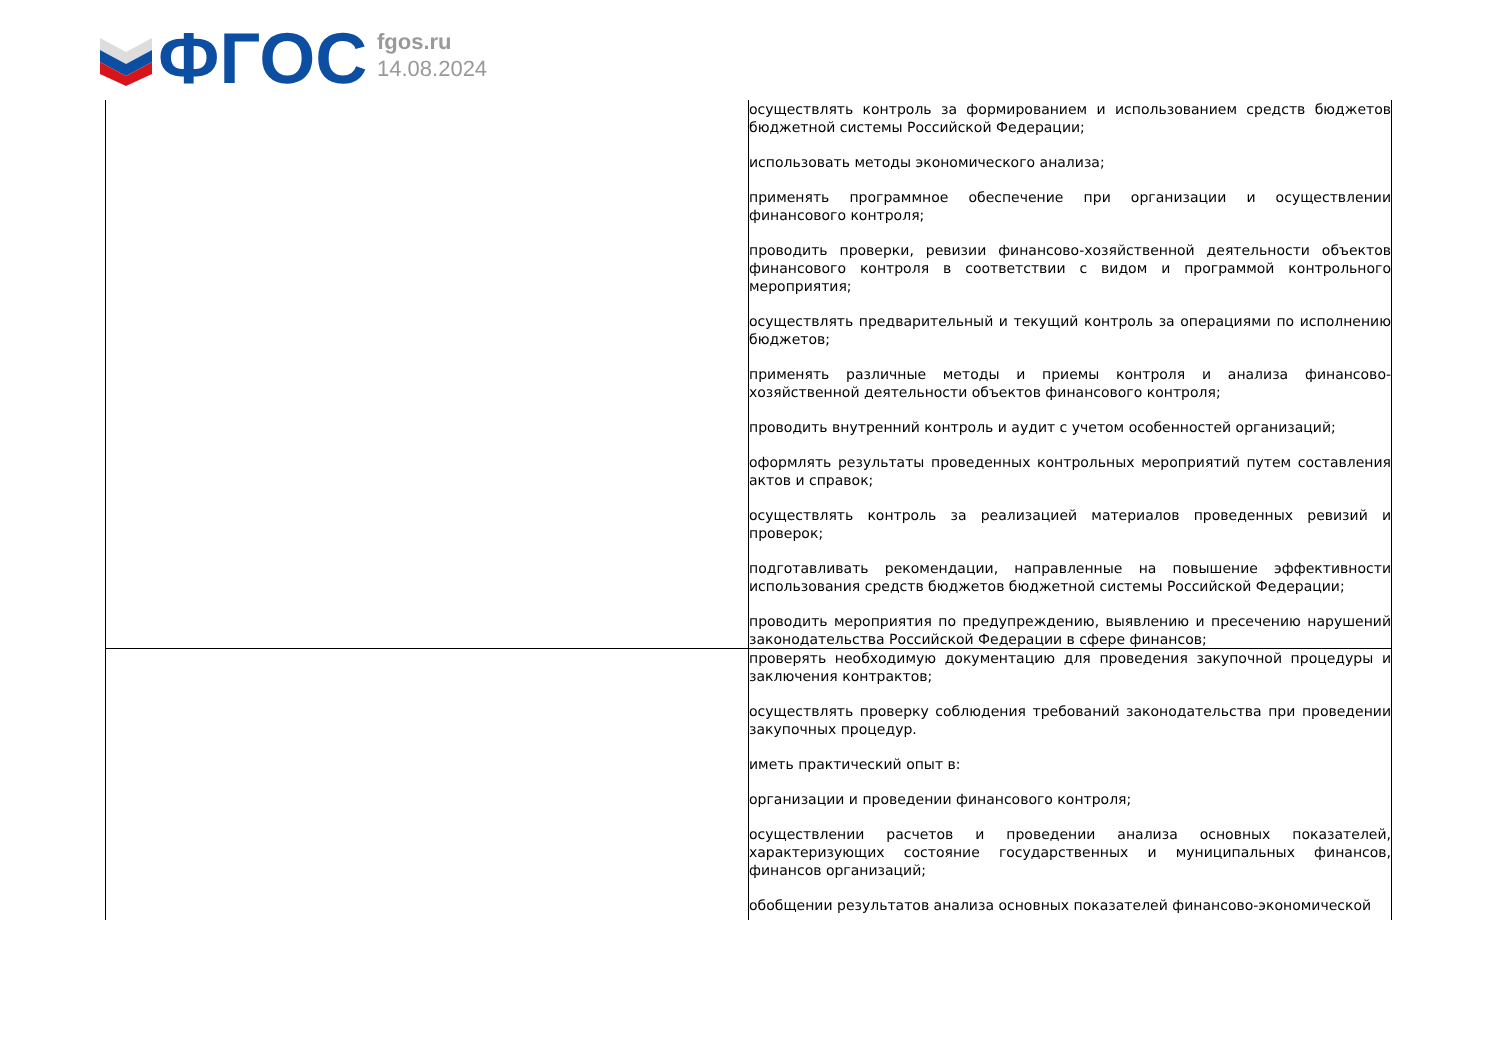ФГОС
fgos.ru
14.08.2024
| | осуществлять контроль за формированием и использованием средств бюджетов бюджетной системы Российской Федерации; использовать методы экономического анализа; применять программное обеспечение при организации и осуществлении финансового контроля; проводить проверки, ревизии финансово-хозяйственной деятельности объектов финансового контроля в соответствии с видом и программой контрольного мероприятия; осуществлять предварительный и текущий контроль за операциями по исполнению бюджетов; применять различные методы и приемы контроля и анализа финансово-хозяйственной деятельности объектов финансового контроля; проводить внутренний контроль и аудит с учетом особенностей организаций; оформлять результаты проведенных контрольных мероприятий путем составления актов и справок; осуществлять контроль за реализацией материалов проведенных ревизий и проверок; подготавливать рекомендации, направленные на повышение эффективности использования средств бюджетов бюджетной системы Российской Федерации; проводить мероприятия по предупреждению, выявлению и пресечению нарушений законодательства Российской Федерации в сфере финансов; |
| | проверять необходимую документацию для проведения закупочной процедуры и заключения контрактов; осуществлять проверку соблюдения требований законодательства при проведении закупочных процедур. иметь практический опыт в: организации и проведении финансового контроля; осуществлении расчетов и проведении анализа основных показателей, характеризующих состояние государственных и муниципальных финансов, финансов организаций; обобщении результатов анализа основных показателей финансово-экономической |